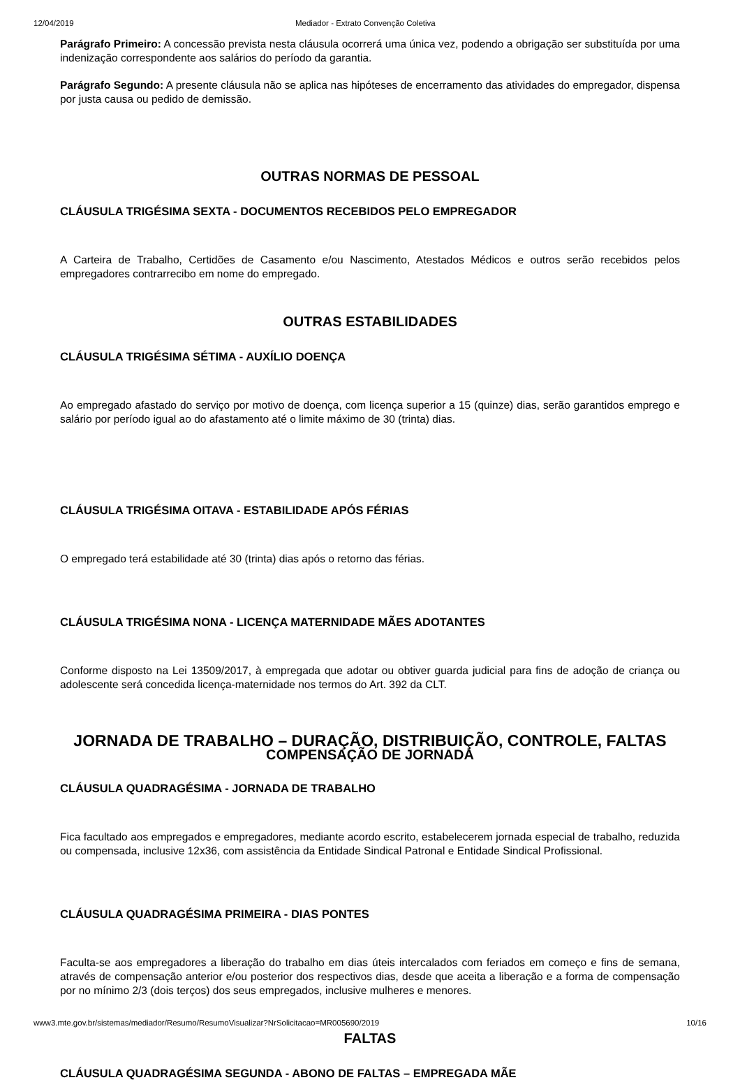12/04/2019 Mediador - Extrato Convenção Coletiva
Parágrafo Primeiro: A concessão prevista nesta cláusula ocorrerá uma única vez, podendo a obrigação ser substituída por uma indenização correspondente aos salários do período da garantia.
Parágrafo Segundo: A presente cláusula não se aplica nas hipóteses de encerramento das atividades do empregador, dispensa por justa causa ou pedido de demissão.
OUTRAS NORMAS DE PESSOAL
CLÁUSULA TRIGÉSIMA SEXTA - DOCUMENTOS RECEBIDOS PELO EMPREGADOR
A Carteira de Trabalho, Certidões de Casamento e/ou Nascimento, Atestados Médicos e outros serão recebidos pelos empregadores contrarrecibo em nome do empregado.
OUTRAS ESTABILIDADES
CLÁUSULA TRIGÉSIMA SÉTIMA - AUXÍLIO DOENÇA
Ao empregado afastado do serviço por motivo de doença, com licença superior a 15 (quinze) dias, serão garantidos emprego e salário por período igual ao do afastamento até o limite máximo de 30 (trinta) dias.
CLÁUSULA TRIGÉSIMA OITAVA - ESTABILIDADE APÓS FÉRIAS
O empregado terá estabilidade até 30 (trinta) dias após o retorno das férias.
CLÁUSULA TRIGÉSIMA NONA - LICENÇA MATERNIDADE MÃES ADOTANTES
Conforme disposto na Lei 13509/2017, à empregada que adotar ou obtiver guarda judicial para fins de adoção de criança ou adolescente será concedida licença-maternidade nos termos do Art. 392 da CLT.
JORNADA DE TRABALHO – DURAÇÃO, DISTRIBUIÇÃO, CONTROLE, FALTAS
COMPENSAÇÃO DE JORNADA
CLÁUSULA QUADRAGÉSIMA - JORNADA DE TRABALHO
Fica facultado aos empregados e empregadores, mediante acordo escrito, estabelecerem jornada especial de trabalho, reduzida ou compensada, inclusive 12x36, com assistência da Entidade Sindical Patronal e Entidade Sindical Profissional.
CLÁUSULA QUADRAGÉSIMA PRIMEIRA - DIAS PONTES
Faculta-se aos empregadores a liberação do trabalho em dias úteis intercalados com feriados em começo e fins de semana, através de compensação anterior e/ou posterior dos respectivos dias, desde que aceita a liberação e a forma de compensação por no mínimo 2/3 (dois terços) dos seus empregados, inclusive mulheres e menores.
FALTAS
CLÁUSULA QUADRAGÉSIMA SEGUNDA - ABONO DE FALTAS – EMPREGADA MÃE
www3.mte.gov.br/sistemas/mediador/Resumo/ResumoVisualizar?NrSolicitacao=MR005690/2019 10/16